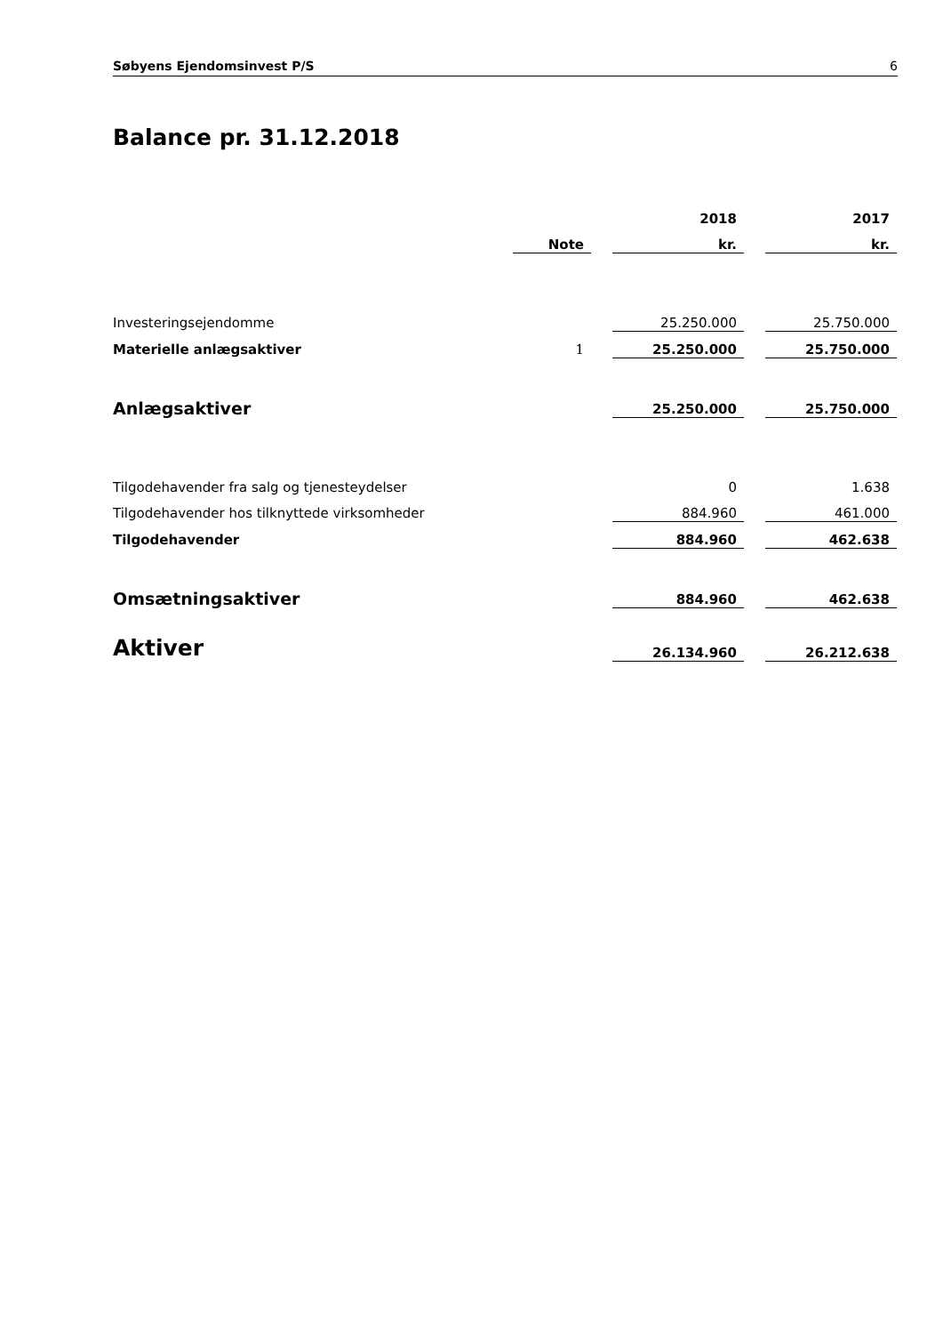Søbyens Ejendomsinvest P/S 6
Balance pr. 31.12.2018
| | | | 2018 | | 2017 |
| --- | --- | --- | --- | --- | --- |
| | Note | | kr. | | kr. |
| Investeringsejendomme | | | 25.250.000 | | 25.750.000 |
| Materielle anlægsaktiver | 1 | | 25.250.000 | | 25.750.000 |
| Anlægsaktiver | | | 25.250.000 | | 25.750.000 |
| Tilgodehavender fra salg og tjenesteydelser | | | 0 | | 1.638 |
| Tilgodehavender hos tilknyttede virksomheder | | | 884.960 | | 461.000 |
| Tilgodehavender | | | 884.960 | | 462.638 |
| Omsætningsaktiver | | | 884.960 | | 462.638 |
| Aktiver | | | 26.134.960 | | 26.212.638 |